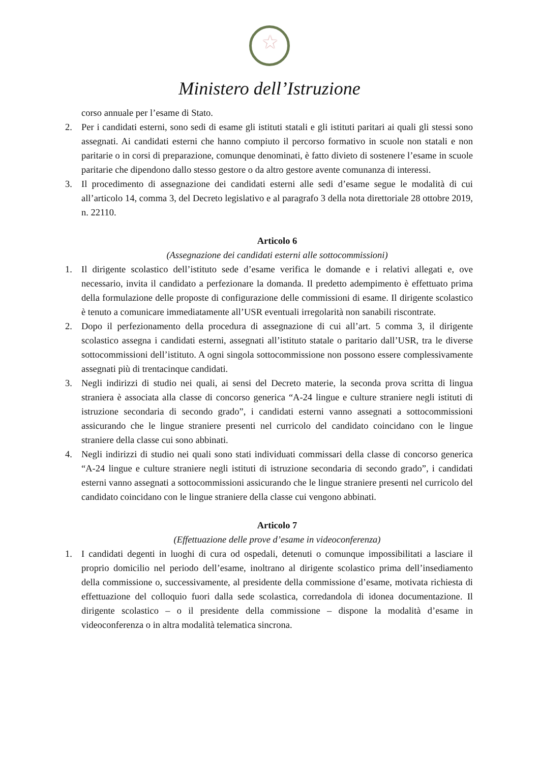★
Ministero dell’Istruzione
corso annuale per l’esame di Stato.
2. Per i candidati esterni, sono sedi di esame gli istituti statali e gli istituti paritari ai quali gli stessi sono assegnati. Ai candidati esterni che hanno compiuto il percorso formativo in scuole non statali e non paritarie o in corsi di preparazione, comunque denominati, è fatto divieto di sostenere l’esame in scuole paritarie che dipendono dallo stesso gestore o da altro gestore avente comunanza di interessi.
3. Il procedimento di assegnazione dei candidati esterni alle sedi d’esame segue le modalità di cui all’articolo 14, comma 3, del Decreto legislativo e al paragrafo 3 della nota direttoriale 28 ottobre 2019, n. 22110.
Articolo 6
(Assegnazione dei candidati esterni alle sottocommissioni)
1. Il dirigente scolastico dell’istituto sede d’esame verifica le domande e i relativi allegati e, ove necessario, invita il candidato a perfezionare la domanda. Il predetto adempimento è effettuato prima della formulazione delle proposte di configurazione delle commissioni di esame. Il dirigente scolastico è tenuto a comunicare immediatamente all’USR eventuali irregolarità non sanabili riscontrate.
2. Dopo il perfezionamento della procedura di assegnazione di cui all’art. 5 comma 3, il dirigente scolastico assegna i candidati esterni, assegnati all’istituto statale o paritario dall’USR, tra le diverse sottocommissioni dell’istituto. A ogni singola sottocommissione non possono essere complessivamente assegnati più di trentacinque candidati.
3. Negli indirizzi di studio nei quali, ai sensi del Decreto materie, la seconda prova scritta di lingua straniera è associata alla classe di concorso generica “A-24 lingue e culture straniere negli istituti di istruzione secondaria di secondo grado”, i candidati esterni vanno assegnati a sottocommissioni assicurando che le lingue straniere presenti nel curricolo del candidato coincidano con le lingue straniere della classe cui sono abbinati.
4. Negli indirizzi di studio nei quali sono stati individuati commissari della classe di concorso generica “A-24 lingue e culture straniere negli istituti di istruzione secondaria di secondo grado”, i candidati esterni vanno assegnati a sottocommissioni assicurando che le lingue straniere presenti nel curricolo del candidato coincidano con le lingue straniere della classe cui vengono abbinati.
Articolo 7
(Effettuazione delle prove d’esame in videoconferenza)
1. I candidati degenti in luoghi di cura od ospedali, detenuti o comunque impossibilitati a lasciare il proprio domicilio nel periodo dell’esame, inoltrano al dirigente scolastico prima dell’insediamento della commissione o, successivamente, al presidente della commissione d’esame, motivata richiesta di effettuazione del colloquio fuori dalla sede scolastica, corredandola di idonea documentazione. Il dirigente scolastico – o il presidente della commissione – dispone la modalità d’esame in videoconferenza o in altra modalità telematica sincrona.